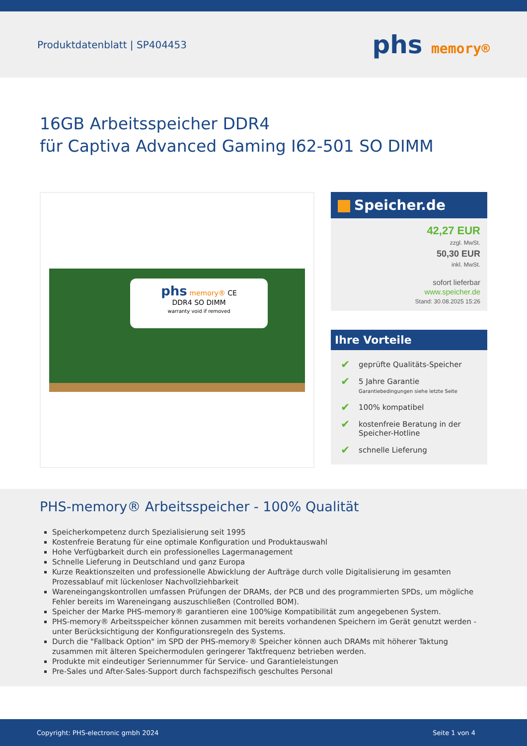Produktdatenblatt | SP404453
phs memory®
16GB Arbeitsspeicher DDR4
für Captiva Advanced Gaming I62-501 SO DIMM
phs memory® CE
DDR4 SO DIMM
warranty void if removed
Speicher.de
42,27 EUR
zzgl. MwSt.
50,30 EUR
inkl. MwSt.
sofort lieferbar
www.speicher.de
Stand: 30.08.2025 15:26
Ihre Vorteile
✔ geprüfte Qualitäts-Speicher
✔ 5 Jahre Garantie
Garantiebedingungen siehe letzte Seite
✔ 100% kompatibel
✔ kostenfreie Beratung in der Speicher-Hotline
✔ schnelle Lieferung
PHS-memory® Arbeitsspeicher - 100% Qualität
Speicherkompetenz durch Spezialisierung seit 1995
Kostenfreie Beratung für eine optimale Konfiguration und Produktauswahl
Hohe Verfügbarkeit durch ein professionelles Lagermanagement
Schnelle Lieferung in Deutschland und ganz Europa
Kurze Reaktionszeiten und professionelle Abwicklung der Aufträge durch volle Digitalisierung im gesamten Prozessablauf mit lückenloser Nachvollziehbarkeit
Wareneingangskontrollen umfassen Prüfungen der DRAMs, der PCB und des programmierten SPDs, um mögliche Fehler bereits im Wareneingang auszuschließen (Controlled BOM).
Speicher der Marke PHS-memory® garantieren eine 100%ige Kompatibilität zum angegebenen System.
PHS-memory® Arbeitsspeicher können zusammen mit bereits vorhandenen Speichern im Gerät genutzt werden - unter Berücksichtigung der Konfigurationsregeln des Systems.
Durch die "Fallback Option" im SPD der PHS-memory® Speicher können auch DRAMs mit höherer Taktung zusammen mit älteren Speichermodulen geringerer Taktfrequenz betrieben werden.
Produkte mit eindeutiger Seriennummer für Service- und Garantieleistungen
Pre-Sales und After-Sales-Support durch fachspezifisch geschultes Personal
Copyright: PHS-electronic gmbh 2024 Seite 1 von 4